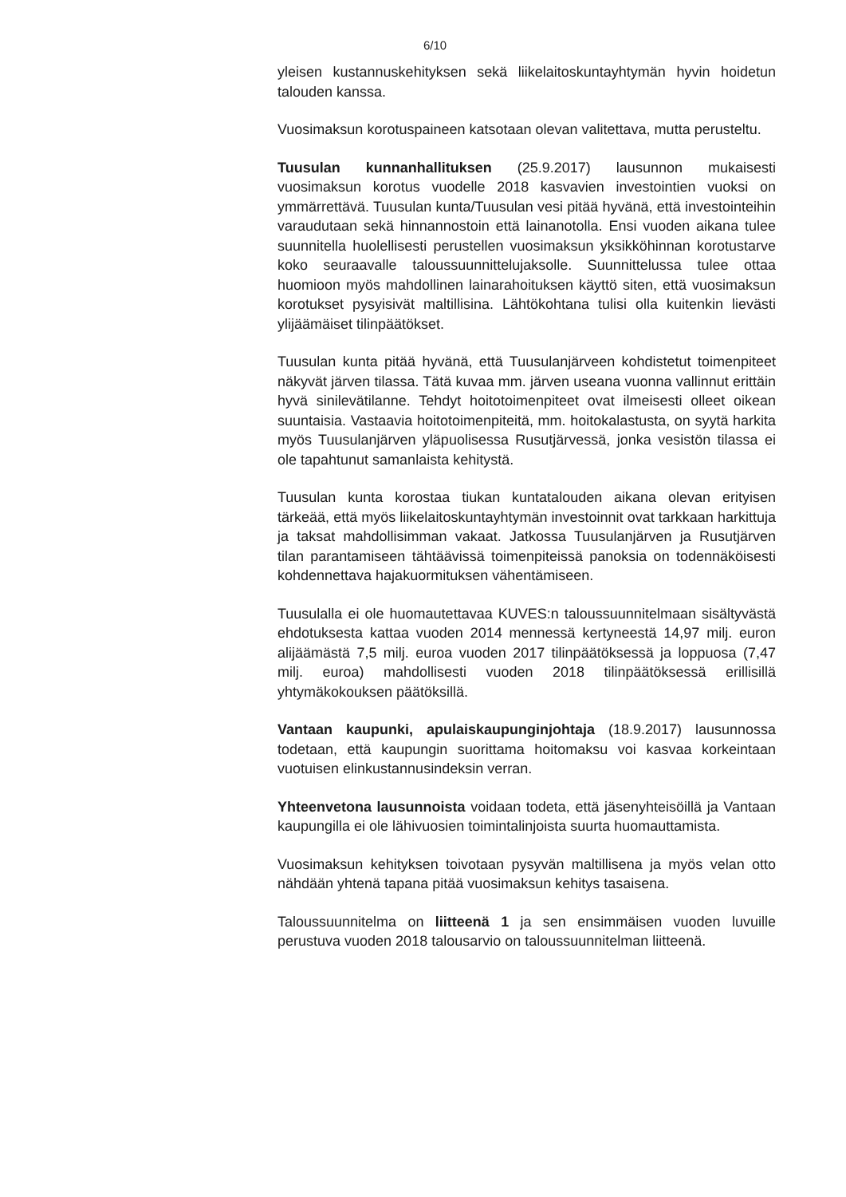6/10
yleisen kustannuskehityksen sekä liikelaitoskuntayhtymän hyvin hoidetun talouden kanssa.
Vuosimaksun korotuspaineen katsotaan olevan valitettava, mutta perusteltu.
Tuusulan kunnanhallituksen (25.9.2017) lausunnon mukaisesti vuosimaksun korotus vuodelle 2018 kasvavien investointien vuoksi on ymmärrettävä. Tuusulan kunta/Tuusulan vesi pitää hyvänä, että investointeihin varaudutaan sekä hinnannostoin että lainanotolla. Ensi vuoden aikana tulee suunnitella huolellisesti perustellen vuosimaksun yksikköhinnan korotustarve koko seuraavalle taloussuunnittelujaksolle. Suunnittelussa tulee ottaa huomioon myös mahdollinen lainarahoituksen käyttö siten, että vuosimaksun korotukset pysyisivät maltillisina. Lähtökohtana tulisi olla kuitenkin lievästi ylijäämäiset tilinpäätökset.
Tuusulan kunta pitää hyvänä, että Tuusulanjärveen kohdistetut toimenpiteet näkyvät järven tilassa. Tätä kuvaa mm. järven useana vuonna vallinnut erittäin hyvä sinilevätilanne. Tehdyt hoitotoimenpiteet ovat ilmeisesti olleet oikean suuntaisia. Vastaavia hoitotoimenpiteitä, mm. hoitokalastusta, on syytä harkita myös Tuusulanjärven yläpuolisessa Rusutjärvessä, jonka vesistön tilassa ei ole tapahtunut samanlaista kehitystä.
Tuusulan kunta korostaa tiukan kuntatalouden aikana olevan erityisen tärkeää, että myös liikelaitoskuntayhtymän investoinnit ovat tarkkaan harkittuja ja taksat mahdollisimman vakaat. Jatkossa Tuusulanjärven ja Rusutjärven tilan parantamiseen tähtäävissä toimenpiteissä panoksia on todennäköisesti kohdennettava hajakuormituksen vähentämiseen.
Tuusulalla ei ole huomautettavaa KUVES:n taloussuunnitelmaan sisältyvästä ehdotuksesta kattaa vuoden 2014 mennessä kertyneestä 14,97 milj. euron alijäämästä 7,5 milj. euroa vuoden 2017 tilinpäätöksessä ja loppuosa (7,47 milj. euroa) mahdollisesti vuoden 2018 tilinpäätöksessä erillisillä yhtymäkokouksen päätöksillä.
Vantaan kaupunki, apulaiskaupunginjohtaja (18.9.2017) lausunnossa todetaan, että kaupungin suorittama hoitomaksu voi kasvaa korkeintaan vuotuisen elinkustannusindeksin verran.
Yhteenvetona lausunnoista voidaan todeta, että jäsenyhteisöillä ja Vantaan kaupungilla ei ole lähivuosien toimintalinjoista suurta huomauttamista.
Vuosimaksun kehityksen toivotaan pysyvän maltillisena ja myös velan otto nähdään yhtenä tapana pitää vuosimaksun kehitys tasaisena.
Taloussuunnitelma on liitteenä 1 ja sen ensimmäisen vuoden luvuille perustuva vuoden 2018 talousarvio on taloussuunnitelman liitteenä.